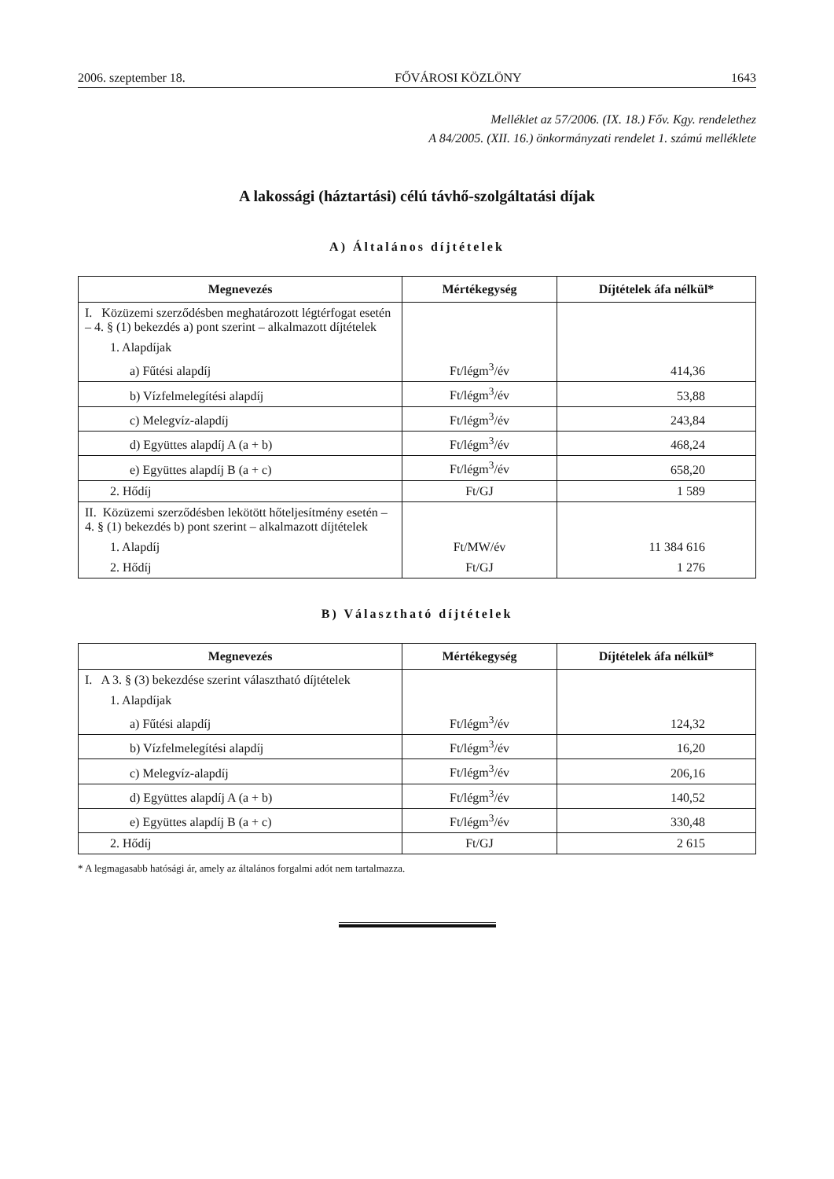2006. szeptember 18. FŐVÁROSI KÖZLÖNY 1643
Melléklet az 57/2006. (IX. 18.) Főv. Kgy. rendelethez
A 84/2005. (XII. 16.) önkormányzati rendelet 1. számú melléklete
A lakossági (háztartási) célú távhő-szolgáltatási díjak
A) Általános díjtételek
| Megnevezés | Mértékegység | Díjtételek áfa nélkül* |
| --- | --- | --- |
| I. Közüzemi szerződésben meghatározott légtérfogat esetén – 4. § (1) bekezdés a) pont szerint – alkalmazott díjtételek | | |
| 1. Alapdíjak | | |
| a) Fűtési alapdíj | Ft/légm<sup>3</sup>/év | 414,36 |
| b) Vízfelmelegítési alapdíj | Ft/légm<sup>3</sup>/év | 53,88 |
| c) Melegvíz-alapdíj | Ft/légm<sup>3</sup>/év | 243,84 |
| d) Együttes alapdíj A (a + b) | Ft/légm<sup>3</sup>/év | 468,24 |
| e) Együttes alapdíj B (a + c) | Ft/légm<sup>3</sup>/év | 658,20 |
| 2. Hődíj | Ft/GJ | 1 589 |
| II. Közüzemi szerződésben lekötött hőteljesítmény esetén – 4. § (1) bekezdés b) pont szerint – alkalmazott díjtételek | | |
| 1. Alapdíj | Ft/MW/év | 11 384 616 |
| 2. Hődíj | Ft/GJ | 1 276 |
B) Választható díjtételek
| Megnevezés | Mértékegység | Díjtételek áfa nélkül* |
| --- | --- | --- |
| I. A 3. § (3) bekezdése szerint választható díjtételek | | |
| 1. Alapdíjak | | |
| a) Fűtési alapdíj | Ft/légm<sup>3</sup>/év | 124,32 |
| b) Vízfelmelegítési alapdíj | Ft/légm<sup>3</sup>/év | 16,20 |
| c) Melegvíz-alapdíj | Ft/légm<sup>3</sup>/év | 206,16 |
| d) Együttes alapdíj A (a + b) | Ft/légm<sup>3</sup>/év | 140,52 |
| e) Együttes alapdíj B (a + c) | Ft/légm<sup>3</sup>/év | 330,48 |
| 2. Hődíj | Ft/GJ | 2 615 |
* A legmagasabb hatósági ár, amely az általános forgalmi adót nem tartalmazza.